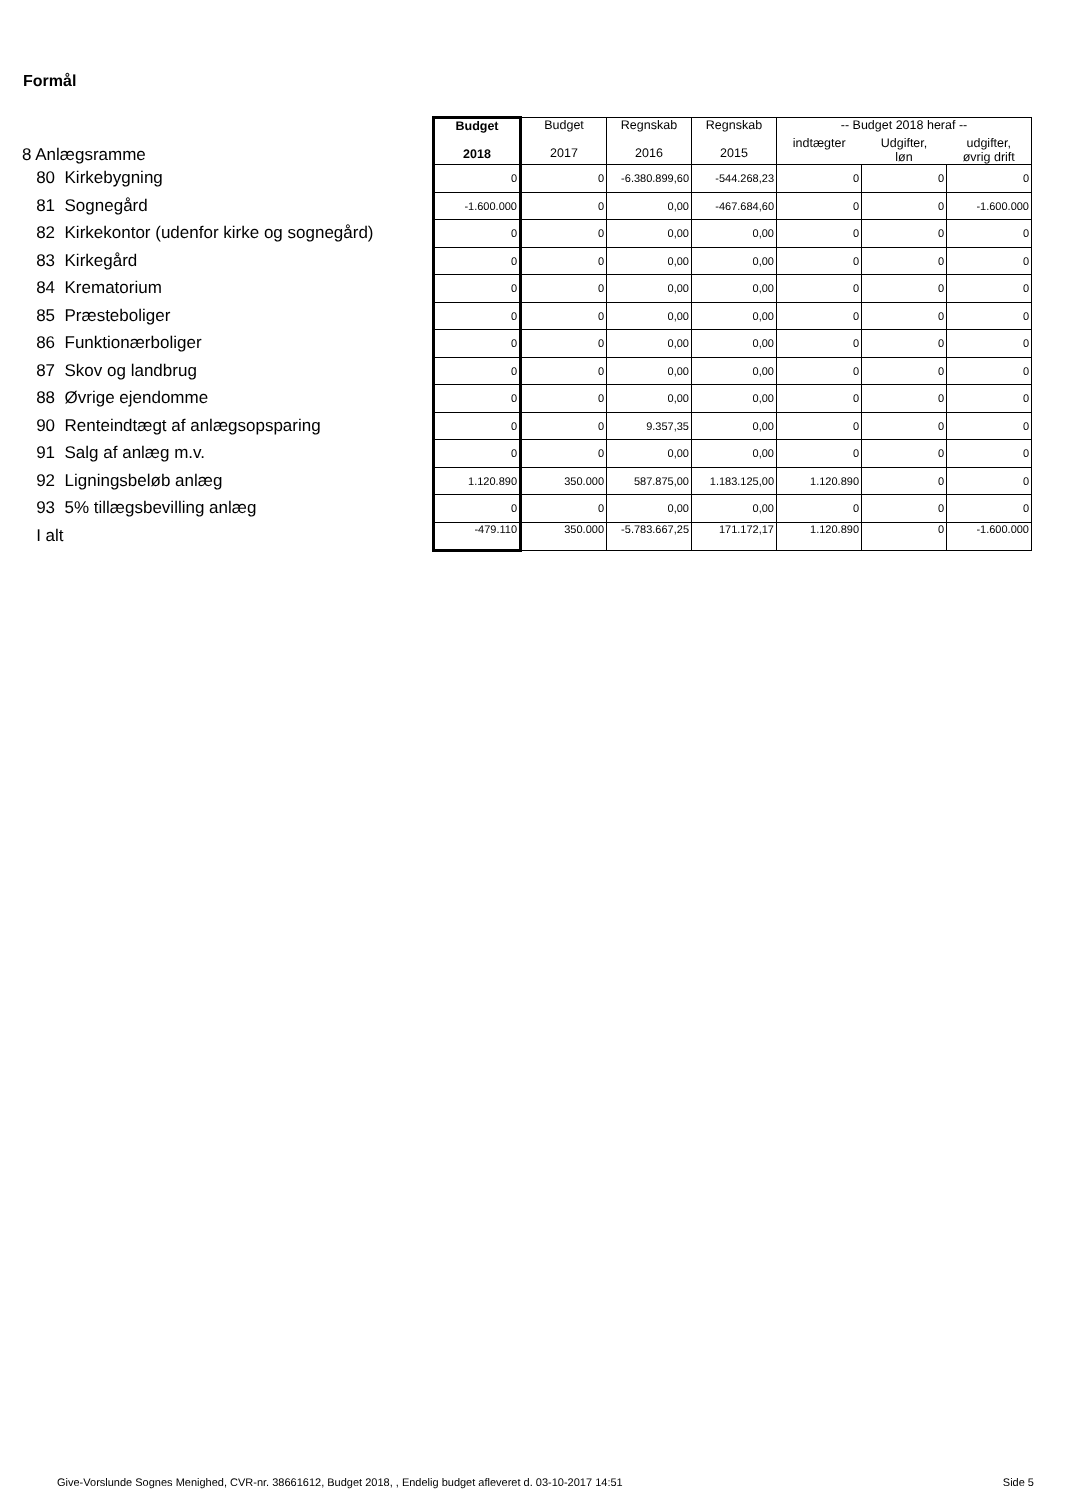Formål
| 8 Anlægsramme | Budget 2018 | Budget 2017 | Regnskab 2016 | Regnskab 2015 | -- Budget 2018 heraf -- | | |
| | | | | | indtægter | Udgifter, løn | udgifter, øvrig drift |
| 80 Kirkebygning | 0 | 0 | -6.380.899,60 | -544.268,23 | 0 | 0 | 0 |
| 81 Sognegård | -1.600.000 | 0 | 0,00 | -467.684,60 | 0 | 0 | -1.600.000 |
| 82 Kirkekontor (udenfor kirke og sognegård) | 0 | 0 | 0,00 | 0,00 | 0 | 0 | 0 |
| 83 Kirkegård | 0 | 0 | 0,00 | 0,00 | 0 | 0 | 0 |
| 84 Krematorium | 0 | 0 | 0,00 | 0,00 | 0 | 0 | 0 |
| 85 Præsteboliger | 0 | 0 | 0,00 | 0,00 | 0 | 0 | 0 |
| 86 Funktionærboliger | 0 | 0 | 0,00 | 0,00 | 0 | 0 | 0 |
| 87 Skov og landbrug | 0 | 0 | 0,00 | 0,00 | 0 | 0 | 0 |
| 88 Øvrige ejendomme | 0 | 0 | 0,00 | 0,00 | 0 | 0 | 0 |
| 90 Renteindtægt af anlægsopsparing | 0 | 0 | 9.357,35 | 0,00 | 0 | 0 | 0 |
| 91 Salg af anlæg m.v. | 0 | 0 | 0,00 | 0,00 | 0 | 0 | 0 |
| 92 Ligningsbeløb anlæg | 1.120.890 | 350.000 | 587.875,00 | 1.183.125,00 | 1.120.890 | 0 | 0 |
| 93 5% tillægsbevilling anlæg | 0 | 0 | 0,00 | 0,00 | 0 | 0 | 0 |
| I alt | -479.110 | 350.000 | -5.783.667,25 | 171.172,17 | 1.120.890 | 0 | -1.600.000 |
Give-Vorslunde Sognes Menighed, CVR-nr. 38661612, Budget 2018, , Endelig budget afleveret d. 03-10-2017 14:51
Side 5